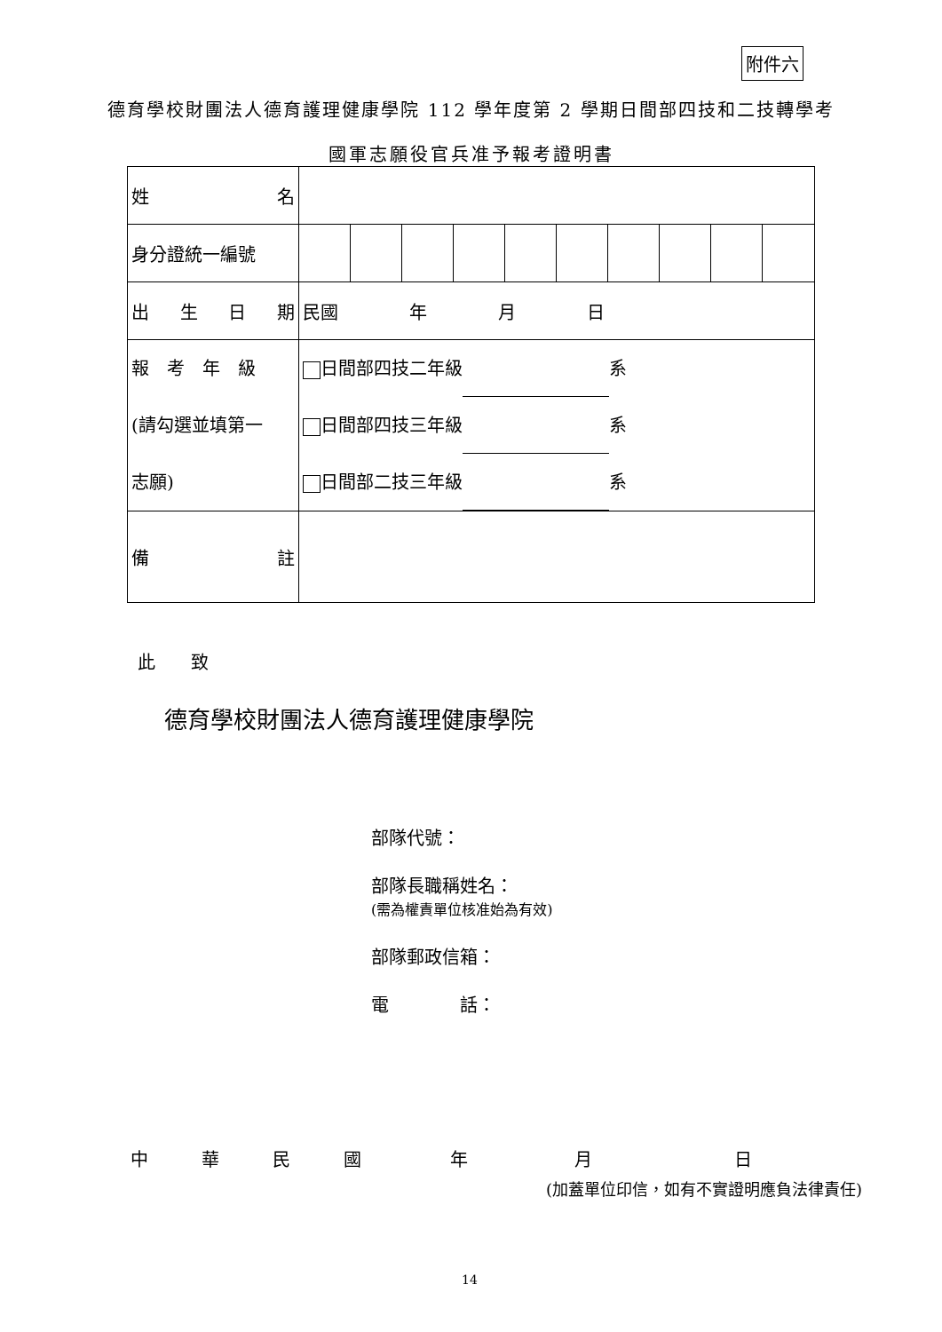附件六
德育學校財團法人德育護理健康學院 112 學年度第 2 學期日間部四技和二技轉學考
國軍志願役官兵准予報考證明書
| 姓 名 | | | | | | | | | | |
| 身分證統一編號 | | | | | | | | | | |
| 出 生 日 期 | 民國 年 月 日 | | | | | | | | | |
| 報 考 年 級 (請勾選並填第一 志願) | 日間部四技二年級 系 日間部四技三年級 系 日間部二技三年級 系 | | | | | | | | | |
| 備 註 | | | | | | | | | | |
此　　致
德育學校財團法人德育護理健康學院
部隊代號：
部隊長職稱姓名：
(需為權責單位核准始為有效)
部隊郵政信箱：
電　　　　話：
中　　　華　　　民　　　國　　　　　年　　　　　　月　　　　　　　　日
(加蓋單位印信，如有不實證明應負法律責任)
14